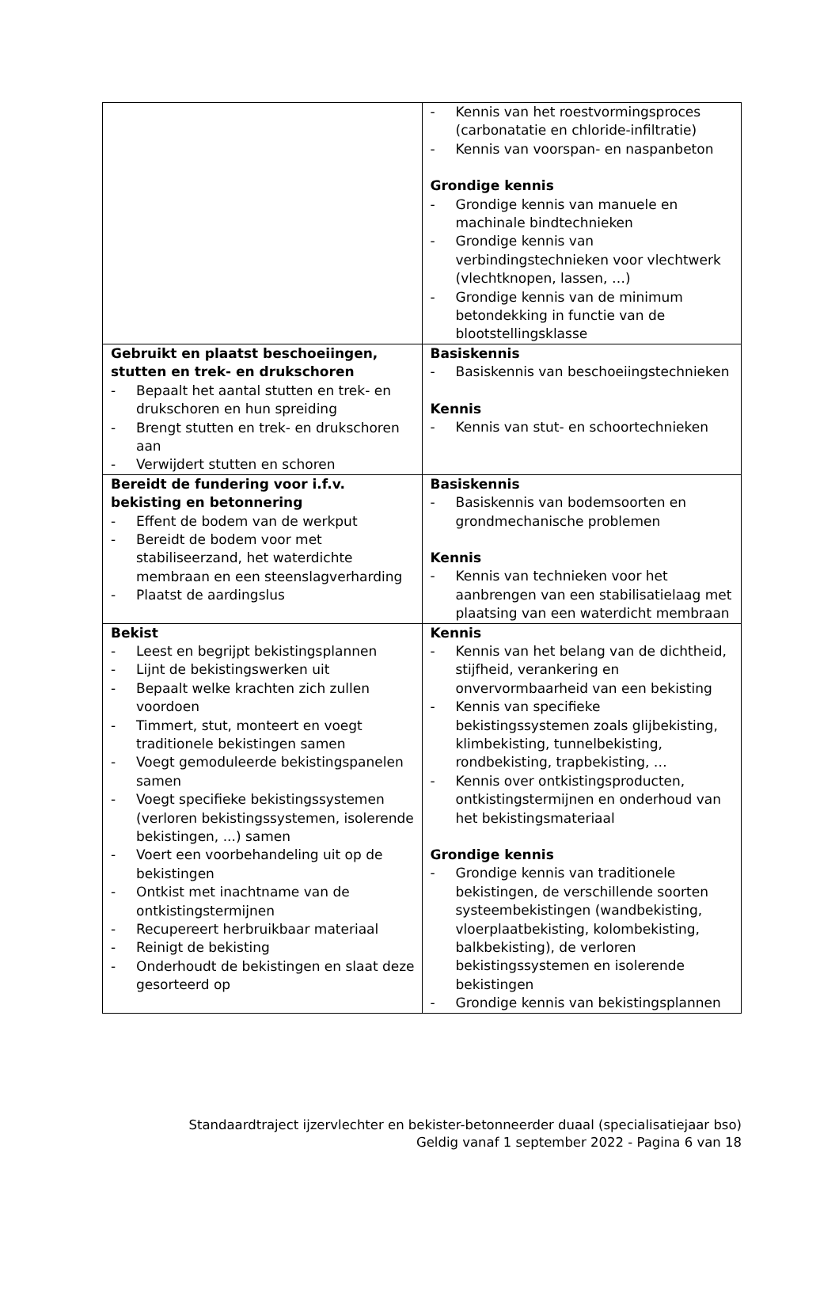| | - Kennis van het roestvormingsproces (carbonatatie en chloride-infiltratie) - Kennis van voorspan- en naspanbeton Grondige kennis - Grondige kennis van manuele en machinale bindtechnieken - Grondige kennis van verbindingstechnieken voor vlechtwerk (vlechtknopen, lassen, …) - Grondige kennis van de minimum betondekking in functie van de blootstellingsklasse |
| Gebruikt en plaatst beschoeiingen, stutten en trek- en drukschoren - Bepaalt het aantal stutten en trek- en drukschoren en hun spreiding - Brengt stutten en trek- en drukschoren aan - Verwijdert stutten en schoren | Basiskennis - Basiskennis van beschoeiingstechnieken Kennis - Kennis van stut- en schoortechnieken |
| Bereidt de fundering voor i.f.v. bekisting en betonnering - Effent de bodem van de werkput - Bereidt de bodem voor met stabiliseerzand, het waterdichte membraan en een steenslagverharding - Plaatst de aardingslus | Basiskennis - Basiskennis van bodemsoorten en grondmechanische problemen Kennis - Kennis van technieken voor het aanbrengen van een stabilisatielaag met plaatsing van een waterdicht membraan |
| Bekist - Leest en begrijpt bekistingsplannen - Lijnt de bekistingswerken uit - Bepaalt welke krachten zich zullen voordoen - Timmert, stut, monteert en voegt traditionele bekistingen samen - Voegt gemoduleerde bekistingspanelen samen - Voegt specifieke bekistingssystemen (verloren bekistingssystemen, isolerende bekistingen, ...) samen - Voert een voorbehandeling uit op de bekistingen - Ontkist met inachtname van de ontkistingstermijnen - Recupereert herbruikbaar materiaal - Reinigt de bekisting - Onderhoudt de bekistingen en slaat deze gesorteerd op | Kennis - Kennis van het belang van de dichtheid, stijfheid, verankering en onvervormbaarheid van een bekisting - Kennis van specifieke bekistingssystemen zoals glijbekisting, klimbekisting, tunnelbekisting, rondbekisting, trapbekisting, … - Kennis over ontkistingsproducten, ontkistingstermijnen en onderhoud van het bekistingsmateriaal Grondige kennis - Grondige kennis van traditionele bekistingen, de verschillende soorten systeembekistingen (wandbekisting, vloerplaatbekisting, kolombekisting, balkbekisting), de verloren bekistingssystemen en isolerende bekistingen - Grondige kennis van bekistingsplannen |
Standaardtraject ijzervlechter en bekister-betonneerder duaal (specialisatiejaar bso)
Geldig vanaf 1 september 2022 - Pagina 6 van 18